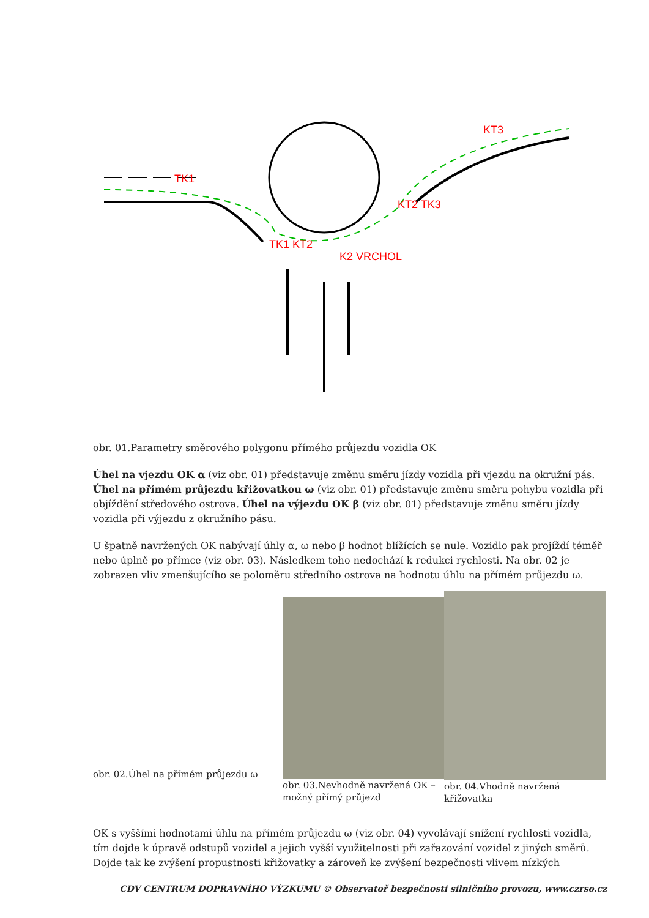TK1
TK1 KT2
KT2 TK3
K2 VRCHOL
KT3
obr. 01.Parametry směrového polygonu přímého průjezdu vozidla OK
Úhel na vjezdu OK α (viz obr. 01) představuje změnu směru jízdy vozidla při vjezdu na okružní pás. Úhel na přímém průjezdu křižovatkou ω (viz obr. 01) představuje změnu směru pohybu vozidla při objíždění středového ostrova. Úhel na výjezdu OK β (viz obr. 01) představuje změnu směru jízdy vozidla při výjezdu z okružního pásu.
U špatně navržených OK nabývají úhly α, ω nebo β hodnot blížících se nule. Vozidlo pak projíždí téměř nebo úplně po přímce (viz obr. 03). Následkem toho nedochází k redukci rychlosti. Na obr. 02 je zobrazen vliv zmenšujícího se poloměru středního ostrova na hodnotu úhlu na přímém průjezdu ω.
obr. 02.Úhel na přímém průjezdu ω
obr. 03.Nevhodně navržená OK – možný přímý průjezd
obr. 04.Vhodně navržená křižovatka
OK s vyššími hodnotami úhlu na přímém průjezdu ω (viz obr. 04) vyvolávají snížení rychlosti vozidla, tím dojde k úpravě odstupů vozidel a jejich vyšší využitelnosti při zařazování vozidel z jiných směrů. Dojde tak ke zvýšení propustnosti křižovatky a zároveň ke zvýšení bezpečnosti vlivem nízkých
CDV CENTRUM DOPRAVNÍHO VÝZKUMU © Observatoř bezpečnosti silničního provozu, www.czrso.cz